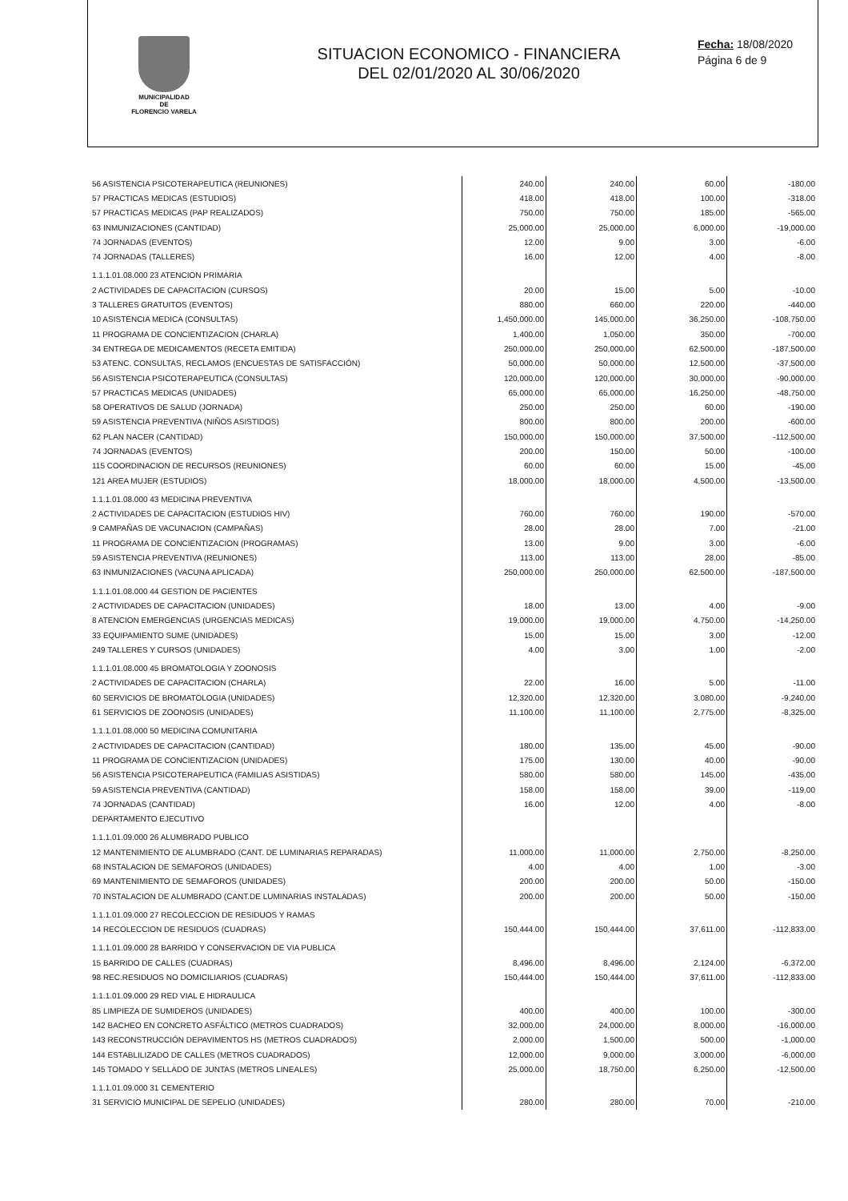MUNICIPALIDAD
DE
FLORENCIO VARELA
SITUACION ECONOMICO - FINANCIERA
DEL 02/01/2020 AL 30/06/2020
Fecha: 18/08/2020
Página 6 de 9
| 56 ASISTENCIA PSICOTERAPEUTICA (REUNIONES) | 240.00 | 240.00 | 60.00 | -180.00 |
| 57 PRACTICAS MEDICAS (ESTUDIOS) | 418.00 | 418.00 | 100.00 | -318.00 |
| 57 PRACTICAS MEDICAS (PAP REALIZADOS) | 750.00 | 750.00 | 185.00 | -565.00 |
| 63 INMUNIZACIONES (CANTIDAD) | 25,000.00 | 25,000.00 | 6,000.00 | -19,000.00 |
| 74 JORNADAS (EVENTOS) | 12.00 | 9.00 | 3.00 | -6.00 |
| 74 JORNADAS (TALLERES) | 16.00 | 12.00 | 4.00 | -8.00 |
| 1.1.1.01.08.000 23 ATENCION PRIMARIA | | | | |
| 2 ACTIVIDADES DE CAPACITACION (CURSOS) | 20.00 | 15.00 | 5.00 | -10.00 |
| 3 TALLERES GRATUITOS (EVENTOS) | 880.00 | 660.00 | 220.00 | -440.00 |
| 10 ASISTENCIA MEDICA (CONSULTAS) | 1,450,000.00 | 145,000.00 | 36,250.00 | -108,750.00 |
| 11 PROGRAMA DE CONCIENTIZACION (CHARLA) | 1,400.00 | 1,050.00 | 350.00 | -700.00 |
| 34 ENTREGA DE MEDICAMENTOS (RECETA EMITIDA) | 250,000.00 | 250,000.00 | 62,500.00 | -187,500.00 |
| 53 ATENC. CONSULTAS, RECLAMOS (ENCUESTAS DE SATISFACCIÓN) | 50,000.00 | 50,000.00 | 12,500.00 | -37,500.00 |
| 56 ASISTENCIA PSICOTERAPEUTICA (CONSULTAS) | 120,000.00 | 120,000.00 | 30,000.00 | -90,000.00 |
| 57 PRACTICAS MEDICAS (UNIDADES) | 65,000.00 | 65,000.00 | 16,250.00 | -48,750.00 |
| 58 OPERATIVOS DE SALUD (JORNADA) | 250.00 | 250.00 | 60.00 | -190.00 |
| 59 ASISTENCIA PREVENTIVA (NIÑOS ASISTIDOS) | 800.00 | 800.00 | 200.00 | -600.00 |
| 62 PLAN NACER (CANTIDAD) | 150,000.00 | 150,000.00 | 37,500.00 | -112,500.00 |
| 74 JORNADAS (EVENTOS) | 200.00 | 150.00 | 50.00 | -100.00 |
| 115 COORDINACION DE RECURSOS (REUNIONES) | 60.00 | 60.00 | 15.00 | -45.00 |
| 121 AREA MUJER (ESTUDIOS) | 18,000.00 | 18,000.00 | 4,500.00 | -13,500.00 |
| 1.1.1.01.08.000 43 MEDICINA PREVENTIVA | | | | |
| 2 ACTIVIDADES DE CAPACITACION (ESTUDIOS HIV) | 760.00 | 760.00 | 190.00 | -570.00 |
| 9 CAMPAÑAS DE VACUNACION (CAMPAÑAS) | 28.00 | 28.00 | 7.00 | -21.00 |
| 11 PROGRAMA DE CONCIENTIZACION (PROGRAMAS) | 13.00 | 9.00 | 3.00 | -6.00 |
| 59 ASISTENCIA PREVENTIVA (REUNIONES) | 113.00 | 113.00 | 28.00 | -85.00 |
| 63 INMUNIZACIONES (VACUNA APLICADA) | 250,000.00 | 250,000.00 | 62,500.00 | -187,500.00 |
| 1.1.1.01.08.000 44 GESTION DE PACIENTES | | | | |
| 2 ACTIVIDADES DE CAPACITACION (UNIDADES) | 18.00 | 13.00 | 4.00 | -9.00 |
| 8 ATENCION EMERGENCIAS (URGENCIAS MEDICAS) | 19,000.00 | 19,000.00 | 4,750.00 | -14,250.00 |
| 33 EQUIPAMIENTO SUME (UNIDADES) | 15.00 | 15.00 | 3.00 | -12.00 |
| 249 TALLERES Y CURSOS (UNIDADES) | 4.00 | 3.00 | 1.00 | -2.00 |
| 1.1.1.01.08.000 45 BROMATOLOGIA Y ZOONOSIS | | | | |
| 2 ACTIVIDADES DE CAPACITACION (CHARLA) | 22.00 | 16.00 | 5.00 | -11.00 |
| 60 SERVICIOS DE BROMATOLOGIA (UNIDADES) | 12,320.00 | 12,320.00 | 3,080.00 | -9,240.00 |
| 61 SERVICIOS DE ZOONOSIS (UNIDADES) | 11,100.00 | 11,100.00 | 2,775.00 | -8,325.00 |
| 1.1.1.01.08.000 50 MEDICINA COMUNITARIA | | | | |
| 2 ACTIVIDADES DE CAPACITACION (CANTIDAD) | 180.00 | 135.00 | 45.00 | -90.00 |
| 11 PROGRAMA DE CONCIENTIZACION (UNIDADES) | 175.00 | 130.00 | 40.00 | -90.00 |
| 56 ASISTENCIA PSICOTERAPEUTICA (FAMILIAS ASISTIDAS) | 580.00 | 580.00 | 145.00 | -435.00 |
| 59 ASISTENCIA PREVENTIVA (CANTIDAD) | 158.00 | 158.00 | 39.00 | -119.00 |
| 74 JORNADAS (CANTIDAD) | 16.00 | 12.00 | 4.00 | -8.00 |
| DEPARTAMENTO EJECUTIVO | | | | |
| 1.1.1.01.09.000 26 ALUMBRADO PUBLICO | | | | |
| 12 MANTENIMIENTO DE ALUMBRADO (CANT. DE LUMINARIAS REPARADAS) | 11,000.00 | 11,000.00 | 2,750.00 | -8,250.00 |
| 68 INSTALACION DE SEMAFOROS (UNIDADES) | 4.00 | 4.00 | 1.00 | -3.00 |
| 69 MANTENIMIENTO DE SEMAFOROS (UNIDADES) | 200.00 | 200.00 | 50.00 | -150.00 |
| 70 INSTALACION DE ALUMBRADO (CANT.DE LUMINARIAS INSTALADAS) | 200.00 | 200.00 | 50.00 | -150.00 |
| 1.1.1.01.09.000 27 RECOLECCION DE RESIDUOS Y RAMAS | | | | |
| 14 RECOLECCION DE RESIDUOS (CUADRAS) | 150,444.00 | 150,444.00 | 37,611.00 | -112,833.00 |
| 1.1.1.01.09.000 28 BARRIDO Y CONSERVACION DE VIA PUBLICA | | | | |
| 15 BARRIDO DE CALLES (CUADRAS) | 8,496.00 | 8,496.00 | 2,124.00 | -6,372.00 |
| 98 REC.RESIDUOS NO DOMICILIARIOS (CUADRAS) | 150,444.00 | 150,444.00 | 37,611.00 | -112,833.00 |
| 1.1.1.01.09.000 29 RED VIAL E HIDRAULICA | | | | |
| 85 LIMPIEZA DE SUMIDEROS (UNIDADES) | 400.00 | 400.00 | 100.00 | -300.00 |
| 142 BACHEO EN CONCRETO ASFÁLTICO (METROS CUADRADOS) | 32,000.00 | 24,000.00 | 8,000.00 | -16,000.00 |
| 143 RECONSTRUCCIÓN DEPAVIMENTOS HS (METROS CUADRADOS) | 2,000.00 | 1,500.00 | 500.00 | -1,000.00 |
| 144 ESTABLILIZADO DE CALLES (METROS CUADRADOS) | 12,000.00 | 9,000.00 | 3,000.00 | -6,000.00 |
| 145 TOMADO Y SELLADO DE JUNTAS (METROS LINEALES) | 25,000.00 | 18,750.00 | 6,250.00 | -12,500.00 |
| 1.1.1.01.09.000 31 CEMENTERIO | | | | |
| 31 SERVICIO MUNICIPAL DE SEPELIO (UNIDADES) | 280.00 | 280.00 | 70.00 | -210.00 |